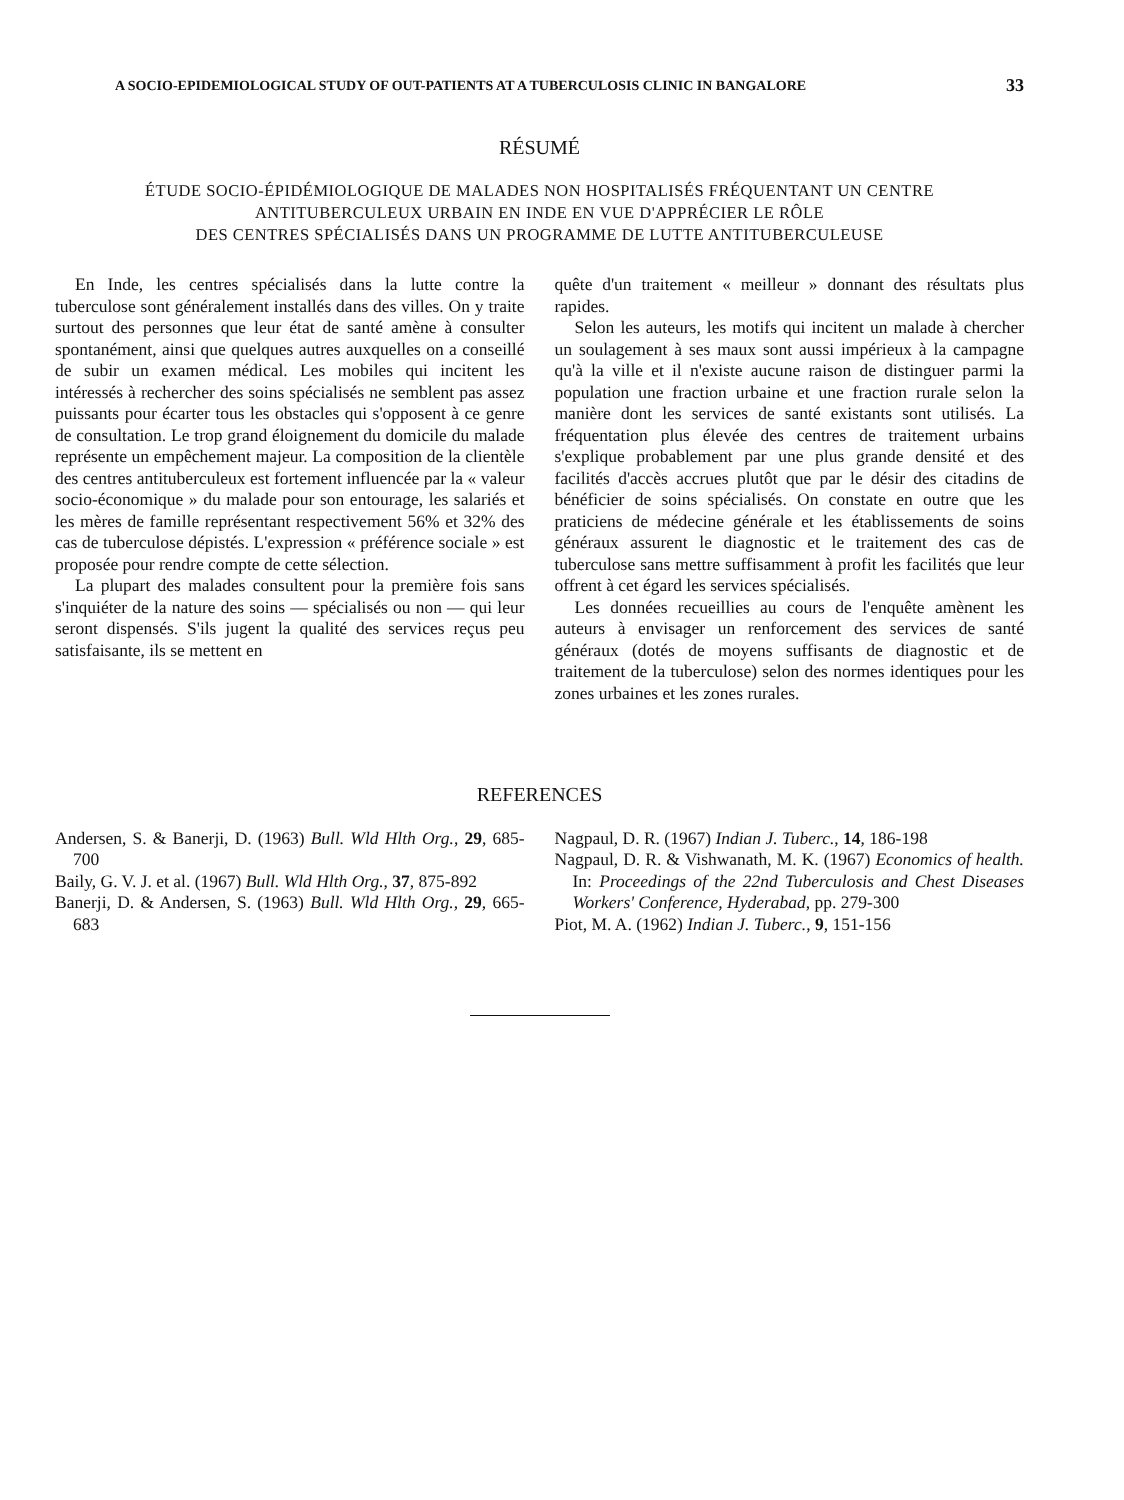A SOCIO-EPIDEMIOLOGICAL STUDY OF OUT-PATIENTS AT A TUBERCULOSIS CLINIC IN BANGALORE 33
RÉSUMÉ
ÉTUDE SOCIO-ÉPIDÉMIOLOGIQUE DE MALADES NON HOSPITALISÉS FRÉQUENTANT UN CENTRE
ANTITUBERCULEUX URBAIN EN INDE EN VUE D'APPRÉCIER LE RÔLE
DES CENTRES SPÉCIALISÉS DANS UN PROGRAMME DE LUTTE ANTITUBERCULEUSE
En Inde, les centres spécialisés dans la lutte contre la tuberculose sont généralement installés dans des villes. On y traite surtout des personnes que leur état de santé amène à consulter spontanément, ainsi que quelques autres auxquelles on a conseillé de subir un examen médical. Les mobiles qui incitent les intéressés à rechercher des soins spécialisés ne semblent pas assez puissants pour écarter tous les obstacles qui s'opposent à ce genre de consultation. Le trop grand éloignement du domicile du malade représente un empêchement majeur. La composition de la clientèle des centres antituberculeux est fortement influencée par la « valeur socio-économique » du malade pour son entourage, les salariés et les mères de famille représentant respectivement 56% et 32% des cas de tuberculose dépistés. L'expression « préférence sociale » est proposée pour rendre compte de cette sélection.
La plupart des malades consultent pour la première fois sans s'inquiéter de la nature des soins — spécialisés ou non — qui leur seront dispensés. S'ils jugent la qualité des services reçus peu satisfaisante, ils se mettent en
quête d'un traitement « meilleur » donnant des résultats plus rapides.
Selon les auteurs, les motifs qui incitent un malade à chercher un soulagement à ses maux sont aussi impérieux à la campagne qu'à la ville et il n'existe aucune raison de distinguer parmi la population une fraction urbaine et une fraction rurale selon la manière dont les services de santé existants sont utilisés. La fréquentation plus élevée des centres de traitement urbains s'explique probablement par une plus grande densité et des facilités d'accès accrues plutôt que par le désir des citadins de bénéficier de soins spécialisés. On constate en outre que les praticiens de médecine générale et les établissements de soins généraux assurent le diagnostic et le traitement des cas de tuberculose sans mettre suffisamment à profit les facilités que leur offrent à cet égard les services spécialisés.
Les données recueillies au cours de l'enquête amènent les auteurs à envisager un renforcement des services de santé généraux (dotés de moyens suffisants de diagnostic et de traitement de la tuberculose) selon des normes identiques pour les zones urbaines et les zones rurales.
REFERENCES
Andersen, S. & Banerji, D. (1963) Bull. Wld Hlth Org., 29, 685-700
Baily, G. V. J. et al. (1967) Bull. Wld Hlth Org., 37, 875-892
Banerji, D. & Andersen, S. (1963) Bull. Wld Hlth Org., 29, 665-683
Nagpaul, D. R. (1967) Indian J. Tuberc., 14, 186-198
Nagpaul, D. R. & Vishwanath, M. K. (1967) Economics of health. In: Proceedings of the 22nd Tuberculosis and Chest Diseases Workers' Conference, Hyderabad, pp. 279-300
Piot, M. A. (1962) Indian J. Tuberc., 9, 151-156